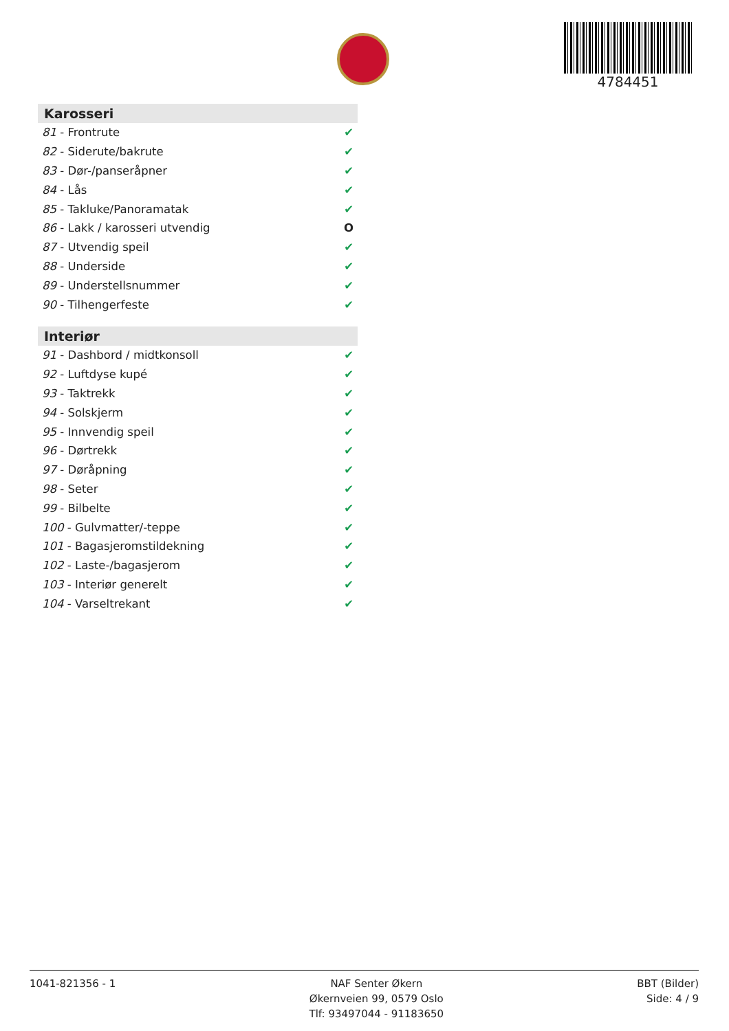4784451
Karosseri
| 81 - Frontrute | ✔ |
| 82 - Siderute/bakrute | ✔ |
| 83 - Dør-/panseråpner | ✔ |
| 84 - Lås | ✔ |
| 85 - Takluke/Panoramatak | ✔ |
| 86 - Lakk / karosseri utvendig | O |
| 87 - Utvendig speil | ✔ |
| 88 - Underside | ✔ |
| 89 - Understellsnummer | ✔ |
| 90 - Tilhengerfeste | ✔ |
Interiør
| 91 - Dashbord / midtkonsoll | ✔ |
| 92 - Luftdyse kupé | ✔ |
| 93 - Taktrekk | ✔ |
| 94 - Solskjerm | ✔ |
| 95 - Innvendig speil | ✔ |
| 96 - Dørtrekk | ✔ |
| 97 - Døråpning | ✔ |
| 98 - Seter | ✔ |
| 99 - Bilbelte | ✔ |
| 100 - Gulvmatter/-teppe | ✔ |
| 101 - Bagasjeromstildekning | ✔ |
| 102 - Laste-/bagasjerom | ✔ |
| 103 - Interiør generelt | ✔ |
| 104 - Varseltrekant | ✔ |
1041-821356 - 1 NAF Senter Økern
Økernveien 99, 0579 Oslo
Tlf: 93497044 - 91183650
BBT (Bilder)
Side: 4 / 9